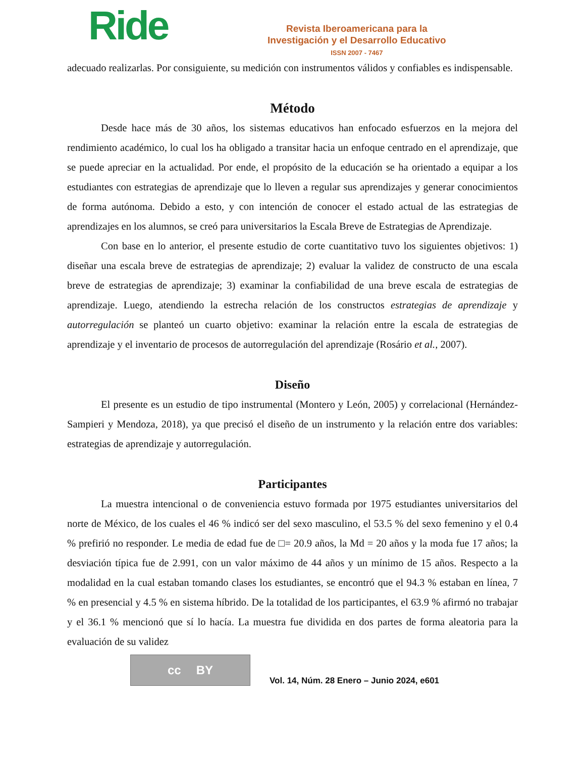Ride
Revista Iberoamericana para la
Investigación y el Desarrollo Educativo
ISSN 2007 - 7467
adecuado realizarlas. Por consiguiente, su medición con instrumentos válidos y confiables es indispensable.
Método
Desde hace más de 30 años, los sistemas educativos han enfocado esfuerzos en la mejora del rendimiento académico, lo cual los ha obligado a transitar hacia un enfoque centrado en el aprendizaje, que se puede apreciar en la actualidad. Por ende, el propósito de la educación se ha orientado a equipar a los estudiantes con estrategias de aprendizaje que lo lleven a regular sus aprendizajes y generar conocimientos de forma autónoma. Debido a esto, y con intención de conocer el estado actual de las estrategias de aprendizajes en los alumnos, se creó para universitarios la Escala Breve de Estrategias de Aprendizaje.
Con base en lo anterior, el presente estudio de corte cuantitativo tuvo los siguientes objetivos: 1) diseñar una escala breve de estrategias de aprendizaje; 2) evaluar la validez de constructo de una escala breve de estrategias de aprendizaje; 3) examinar la confiabilidad de una breve escala de estrategias de aprendizaje. Luego, atendiendo la estrecha relación de los constructos estrategias de aprendizaje y autorregulación se planteó un cuarto objetivo: examinar la relación entre la escala de estrategias de aprendizaje y el inventario de procesos de autorregulación del aprendizaje (Rosário et al., 2007).
Diseño
El presente es un estudio de tipo instrumental (Montero y León, 2005) y correlacional (Hernández-Sampieri y Mendoza, 2018), ya que precisó el diseño de un instrumento y la relación entre dos variables: estrategias de aprendizaje y autorregulación.
Participantes
La muestra intencional o de conveniencia estuvo formada por 1975 estudiantes universitarios del norte de México, de los cuales el 46 % indicó ser del sexo masculino, el 53.5 % del sexo femenino y el 0.4 % prefirió no responder. Le media de edad fue de □= 20.9 años, la Md = 20 años y la moda fue 17 años; la desviación típica fue de 2.991, con un valor máximo de 44 años y un mínimo de 15 años. Respecto a la modalidad en la cual estaban tomando clases los estudiantes, se encontró que el 94.3 % estaban en línea, 7 % en presencial y 4.5 % en sistema híbrido. De la totalidad de los participantes, el 63.9 % afirmó no trabajar y el 36.1 % mencionó que sí lo hacía. La muestra fue dividida en dos partes de forma aleatoria para la evaluación de su validez
cc BY
Vol. 14, Núm. 28 Enero – Junio 2024, e601